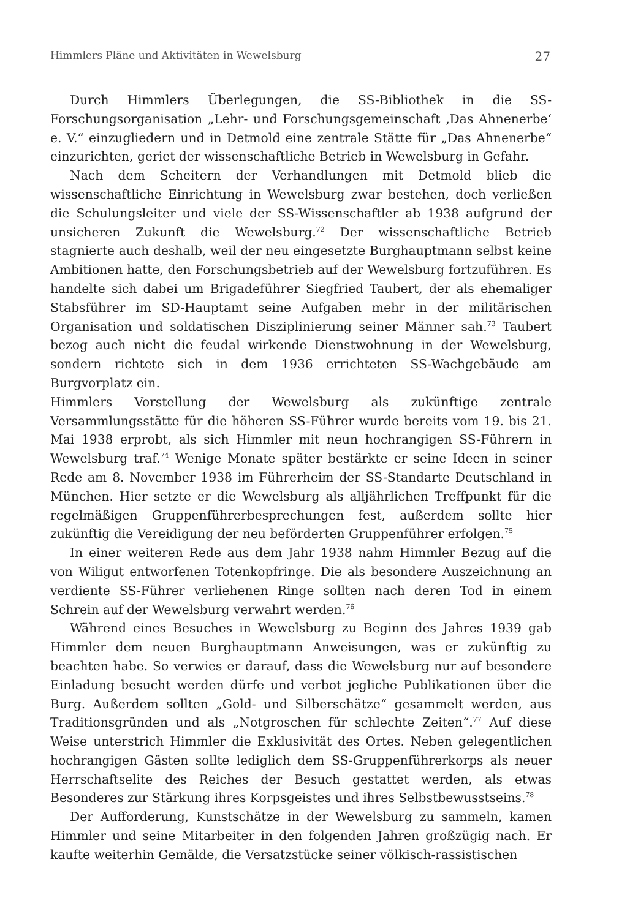Himmlers Pläne und Aktivitäten in Wewelsburg 27
Durch Himmlers Überlegungen, die SS-Bibliothek in die SS-Forschungsorganisation „Lehr- und Forschungsgemeinschaft ‚Das Ahnenerbe‘ e. V.“ einzugliedern und in Detmold eine zentrale Stätte für „Das Ahnenerbe“ einzurichten, geriet der wissenschaftliche Betrieb in Wewelsburg in Gefahr.
Nach dem Scheitern der Verhandlungen mit Detmold blieb die wissenschaftliche Einrichtung in Wewelsburg zwar bestehen, doch verließen die Schulungsleiter und viele der SS-Wissenschaftler ab 1938 aufgrund der unsicheren Zukunft die Wewelsburg.<sup>72</sup> Der wissenschaftliche Betrieb stagnierte auch deshalb, weil der neu eingesetzte Burghauptmann selbst keine Ambitionen hatte, den Forschungsbetrieb auf der Wewelsburg fortzuführen. Es handelte sich dabei um Brigadeführer Siegfried Taubert, der als ehemaliger Stabsführer im SD-Hauptamt seine Aufgaben mehr in der militärischen Organisation und soldatischen Disziplinierung seiner Männer sah.<sup>73</sup> Taubert bezog auch nicht die feudal wirkende Dienstwohnung in der Wewelsburg, sondern richtete sich in dem 1936 errichteten SS-Wachgebäude am Burgvorplatz ein.
Himmlers Vorstellung der Wewelsburg als zukünftige zentrale Versammlungsstätte für die höheren SS-Führer wurde bereits vom 19. bis 21. Mai 1938 erprobt, als sich Himmler mit neun hochrangigen SS-Führern in Wewelsburg traf.<sup>74</sup> Wenige Monate später bestärkte er seine Ideen in seiner Rede am 8. November 1938 im Führerheim der SS-Standarte Deutschland in München. Hier setzte er die Wewelsburg als alljährlichen Treffpunkt für die regelmäßigen Gruppenführerbesprechungen fest, außerdem sollte hier zukünftig die Vereidigung der neu beförderten Gruppenführer erfolgen.<sup>75</sup>
In einer weiteren Rede aus dem Jahr 1938 nahm Himmler Bezug auf die von Wiligut entworfenen Totenkopfringe. Die als besondere Auszeichnung an verdiente SS-Führer verliehenen Ringe sollten nach deren Tod in einem Schrein auf der Wewelsburg verwahrt werden.<sup>76</sup>
Während eines Besuches in Wewelsburg zu Beginn des Jahres 1939 gab Himmler dem neuen Burghauptmann Anweisungen, was er zukünftig zu beachten habe. So verwies er darauf, dass die Wewelsburg nur auf besondere Einladung besucht werden dürfe und verbot jegliche Publikationen über die Burg. Außerdem sollten „Gold- und Silberschätze“ gesammelt werden, aus Traditionsgründen und als „Notgroschen für schlechte Zeiten“.<sup>77</sup> Auf diese Weise unterstrich Himmler die Exklusivität des Ortes. Neben gelegentlichen hochrangigen Gästen sollte lediglich dem SS-Gruppenführerkorps als neuer Herrschaftselite des Reiches der Besuch gestattet werden, als etwas Besonderes zur Stärkung ihres Korpsgeistes und ihres Selbstbewusstseins.<sup>78</sup>
Der Aufforderung, Kunstschätze in der Wewelsburg zu sammeln, kamen Himmler und seine Mitarbeiter in den folgenden Jahren großzügig nach. Er kaufte weiterhin Gemälde, die Versatzstücke seiner völkisch-rassistischen